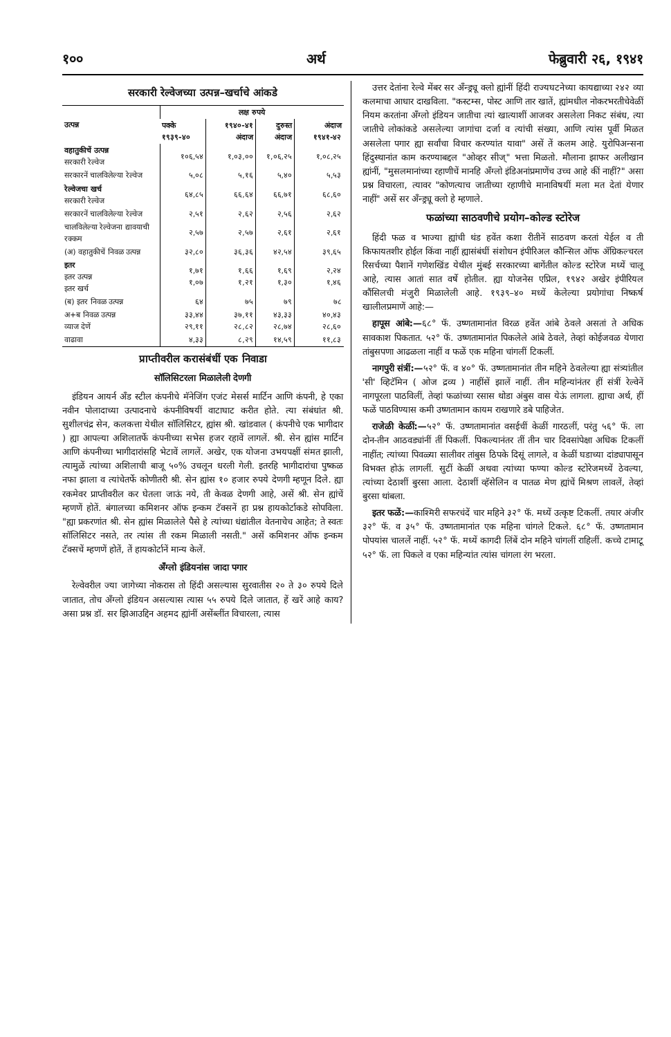१०० अर्थ फेब्रुवारी २६, १९४१
सरकारी रेल्वेजच्या उत्पन्न–खर्चाचे आंकडे
| उत्पन्न | लक्ष रुपये | | | |
| --- | --- | --- | --- | --- |
| | पक्के १९३९-४० | १९४०-४१ अंदाज | दुरुस्त अंदाज | अंदाज १९४१-४२ |
| वहातुकीचें उत्पन्न सरकारी रेल्वेज | १०६,५४ | १,०३,०० | १,०६,२५ | १,०८,२५ |
| सरकारनें चालविलेल्या रेल्वेज | ५,०८ | ५,१६ | ५,४० | ५,५३ |
| रेल्वेजचा खर्च सरकारी रेल्वेज | ६४,८५ | ६६,६४ | ६६,७१ | ६८,६० |
| सरकारनें चालविलेल्या रेल्वेज | २,५१ | २,६२ | २,५६ | २,६२ |
| चालविलेल्या रेल्वेजना द्यावयाची रक्कम | २,५७ | २,५७ | २,६१ | २,६१ |
| (अ) वहातुकीचें निवळ उत्पन्न | ३२,८० | ३६,३६ | ४२,५४ | ३९,६५ |
| इतर इतर उत्पन्न इतर खर्च | १,७१ १,०७ | १,६६ १,२१ | १,६९ १,३० | २,२४ १,४६ |
| (ब) इतर निवळ उत्पन्न | ६४ | ७५ | ७९ | ७८ |
| अ+ब निवळ उत्पन्न व्याज देणें | ३३,४४ २९,११ | ३७,११ २८,८२ | ४३,३३ २८,७४ | ४०,४३ २८,६० |
| वाढावा | ४,३३ | ८,२९ | १४,५९ | ११,८३ |
प्राप्तीवरील करासंबंधीं एक निवाडा
सॉलिसिटरला मिळालेली देणगी
इंडियन आयर्न अँड स्टील कंपनीचे मॅनेजिंग एजंट मेसर्स मार्टिन आणि कंपनी, हे एका नवीन पोलादाच्या उत्पादनाचे कंपनीविषयीं वाटाघाट करीत होते. त्या संबंधांत श्री. सुशीलचंद्र सेन, कलकत्ता येथील सॉलिसिटर, ह्यांस श्री. खांडवाल ( कंपनीचे एक भागीदार ) ह्या आपल्या अशिलातर्फे कंपनीच्या सभेस हजर रहावें लागलें. श्री. सेन ह्यांस मार्टिन आणि कंपनीच्या भागीदारांसहि भेटावें लागलें. अखेर, एक योजना उभयपक्षीं संमत झाली, त्यामुळें त्यांच्या अशिलाची बाजू ५०% उचलून धरली गेली. इतरहि भागीदारांचा पुष्कळ नफा झाला व त्यांचेतर्फे कोणीतरी श्री. सेन ह्यांस १० हजार रुपये देणगी म्हणून दिले. ह्या रकमेवर प्राप्तीवरील कर घेतला जाऊं नये, ती केवळ देणगी आहे, असें श्री. सेन ह्यांचें म्हणणें होतें. बंगालच्या कमिशनर ऑफ इन्कम टॅक्सनें हा प्रश्न हायकोर्टाकडे सोपविला. "ह्या प्रकरणांत श्री. सेन ह्यांस मिळालेले पैसे हे त्यांच्या धंद्यांतील वेतनाचेच आहेत; ते स्वतः सॉलिसिटर नसते, तर त्यांस ती रकम मिळाली नसती." असें कमिशनर ऑफ इन्कम टॅक्सचें म्हणणें होतें, तें हायकोर्टानें मान्य केलें.
अँग्लो इंडियनांस जादा पगार
रेल्वेवरील ज्या जागेच्या नोकरास तो हिंदी असल्यास सुरवातीस २० ते ३० रुपये दिले जातात, तोच अँग्लो इंडियन असल्यास त्यास ५५ रुपये दिले जातात, हें खरें आहे काय? असा प्रश्न डॉ. सर झिआउद्दिन अहमद ह्यांनीं असेंब्लींत विचारला, त्यास
उत्तर देतांना रेल्वे मेंबर सर अँन्ड्र्यू क्लो ह्यांनीं हिंदी राज्यघटनेच्या कायद्याच्या २४२ व्या कलमाचा आधार दाखविला. "कस्टम्स, पोस्ट आणि तार खातें, ह्यांमधील नोकरभरतीचेवेळीं नियम करतांना अँग्लो इंडियन जातीचा त्यां खात्याशीं आजवर असलेला निकट संबंध, त्या जातीचे लोकांकडे असलेल्या जागांचा दर्जा व त्यांची संख्या, आणि त्यांस पूर्वी मिळत असलेला पगार ह्या सर्वांचा विचार करण्यांत यावा" असें तें कलम आहे. युरोपिअन्सना हिंदुस्थानांत काम करण्याबद्दल "ओव्हर सीज्" भत्ता मिळतो. मौलाना झाफर अलीखान ह्यांनीं, "मुसलमानांच्या रहाणीचें मानहि अँग्लो इंडिअनांप्रमाणेंच उच्च आहे कीं नाहीं?" असा प्रश्न विचारला, त्यावर "कोणत्याच जातीच्या रहाणीचे मानाविषयीं मला मत देतां येणार नाहीं" असें सर अँन्ड्र्यू क्लो हे म्हणाले.
फळांच्या साठवणीचे प्रयोग–कोल्ड स्टोरेज
हिंदी फळ व भाज्या ह्यांची थंड हवेंत कशा रीतीनें साठवण करतां येईल व ती किफायतशीर होईल किंवा नाहीं ह्यासंबंधीं संशोधन इंपीरिअल कौन्सिल ऑफ ॲग्रिकल्चरल रिसर्चच्या पैशानें गणेशखिंड येथील मुंबई सरकारच्या बागेंतील कोल्ड स्टोरेज मध्यें चालू आहे, त्यास आतां सात वर्षे होतील. ह्या योजनेस एप्रिल, १९४२ अखेर इंपीरियल कौंसिलची मंजुरी मिळालेली आहे. १९३९–४० मध्यें केलेल्या प्रयोगांचा निष्कर्ष खालीलप्रमाणें आहे:—
हापूस आंबे:—६८° फॅ. उष्णतामानांत विरळ हवेंत आंबे ठेवले असतां ते अधिक सावकाश पिकतात. ५२° फॅ. उष्णतामानांत पिकलेले आंबे ठेवले, तेव्हां कोईजवळ येणारा तांबुसपणा आढळला नाहीं व फळें एक महिना चांगलीं टिकलीं.
नागपुरी संत्रीं:—५२° फॅ. व ४०° फॅ. उष्णतामानांत तीन महिने ठेवलेल्या ह्या संत्र्यांतील 'सी' व्हिटॅमिन ( ओज द्रव्य ) नाहींसें झालें नाहीं. तीन महिन्यांनंतर हीं संत्रीं रेल्वेनें नागपूरला पाठविलीं, तेव्हां फळांच्या रसास थोडा अंबुस वास येऊं लागला. ह्याचा अर्थ, हीं फळें पाठविण्यास कमी उष्णतामान कायम राखणारे डबे पाहिजेत.
राजेळी केळीं:—५२° फॅ. उष्णतामानांत वसईचीं केळीं गारठलीं, परंतु ५६° फॅ. ला दोन-तीन आठवड्यांनीं तीं पिकलीं. पिकल्यानंतर तीं तीन चार दिवसांपेक्षा अधिक टिकलीं नाहींत; त्यांच्या पिवळ्या सालीवर तांबुस ठिपके दिसूं लागले, व केळीं घडाच्या दांड्यापासून विभक्त होऊं लागलीं. सुटीं केळीं अथवा त्यांच्या फण्या कोल्ड स्टोरेजमध्यें ठेवल्या, त्यांच्या देठाशीं बुरसा आला. देठाशीं व्हॅसेलिन व पातळ मेण ह्यांचें मिश्रण लावलें, तेव्हां बुरसा थांबला.
इतर फळें:—काश्मिरी सफरचंदें चार महिने ३२° फॅ. मध्यें उत्कृष्ट टिकलीं. तयार अंजीर ३२° फॅ. व ३५° फॅ. उष्णतामानांत एक महिना चांगले टिकले. ६८° फॅ. उष्णतामान पोपयांस चाललें नाहीं. ५२° फॅ. मध्यें कागदी लिंबें दोन महिने चांगलीं राहिलीं. कच्चे टामाटू ५२° फॅ. ला पिकले व एका महिन्यांत त्यांस चांगला रंग भरला.